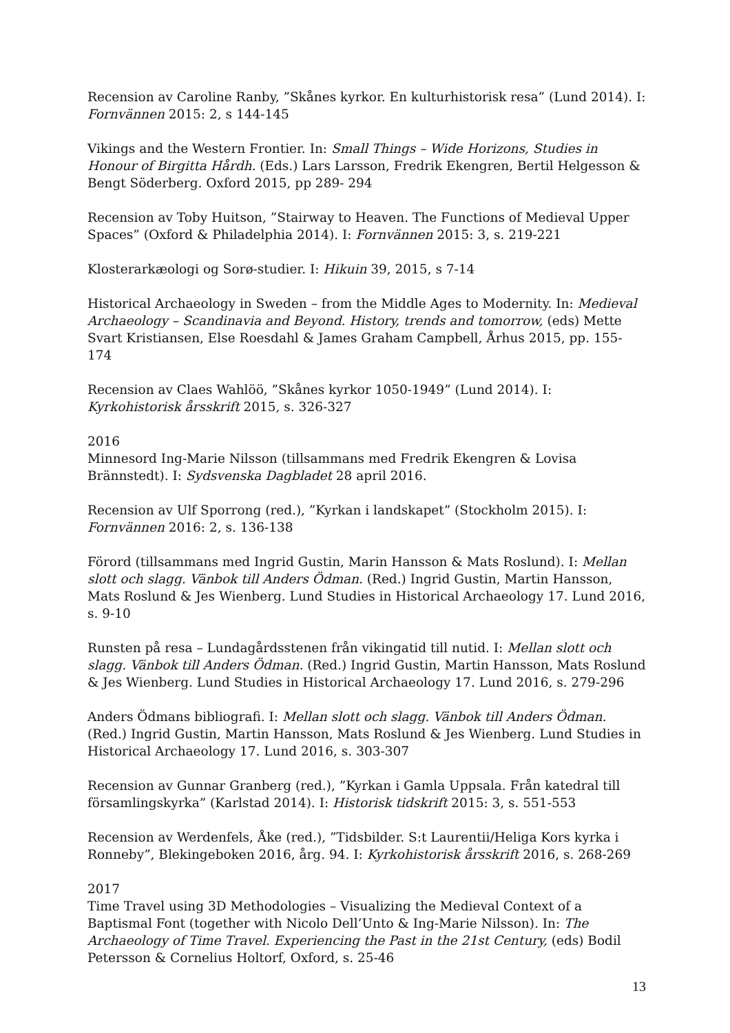Recension av Caroline Ranby, ”Skånes kyrkor. En kulturhistorisk resa” (Lund 2014). I: Fornvännen 2015: 2, s 144-145
Vikings and the Western Frontier. In: Small Things – Wide Horizons, Studies in Honour of Birgitta Hårdh. (Eds.) Lars Larsson, Fredrik Ekengren, Bertil Helgesson & Bengt Söderberg. Oxford 2015, pp 289- 294
Recension av Toby Huitson, ”Stairway to Heaven. The Functions of Medieval Upper Spaces” (Oxford & Philadelphia 2014). I: Fornvännen 2015: 3, s. 219-221
Klosterarkæologi og Sorø-studier. I: Hikuin 39, 2015, s 7-14
Historical Archaeology in Sweden – from the Middle Ages to Modernity. In: Medieval Archaeology – Scandinavia and Beyond. History, trends and tomorrow, (eds) Mette Svart Kristiansen, Else Roesdahl & James Graham Campbell, Århus 2015, pp. 155-174
Recension av Claes Wahlöö, ”Skånes kyrkor 1050-1949” (Lund 2014). I: Kyrkohistorisk årsskrift 2015, s. 326-327
2016
Minnesord Ing-Marie Nilsson (tillsammans med Fredrik Ekengren & Lovisa Brännstedt). I: Sydsvenska Dagbladet 28 april 2016.
Recension av Ulf Sporrong (red.), ”Kyrkan i landskapet” (Stockholm 2015). I: Fornvännen 2016: 2, s. 136-138
Förord (tillsammans med Ingrid Gustin, Marin Hansson & Mats Roslund). I: Mellan slott och slagg. Vänbok till Anders Ödman. (Red.) Ingrid Gustin, Martin Hansson, Mats Roslund & Jes Wienberg. Lund Studies in Historical Archaeology 17. Lund 2016, s. 9-10
Runsten på resa – Lundagårdsstenen från vikingatid till nutid. I: Mellan slott och slagg. Vänbok till Anders Ödman. (Red.) Ingrid Gustin, Martin Hansson, Mats Roslund & Jes Wienberg. Lund Studies in Historical Archaeology 17. Lund 2016, s. 279-296
Anders Ödmans bibliografi. I: Mellan slott och slagg. Vänbok till Anders Ödman. (Red.) Ingrid Gustin, Martin Hansson, Mats Roslund & Jes Wienberg. Lund Studies in Historical Archaeology 17. Lund 2016, s. 303-307
Recension av Gunnar Granberg (red.), ”Kyrkan i Gamla Uppsala. Från katedral till församlingskyrka” (Karlstad 2014). I: Historisk tidskrift 2015: 3, s. 551-553
Recension av Werdenfels, Åke (red.), ”Tidsbilder. S:t Laurentii/Heliga Kors kyrka i Ronneby”, Blekingeboken 2016, årg. 94. I: Kyrkohistorisk årsskrift 2016, s. 268-269
2017
Time Travel using 3D Methodologies – Visualizing the Medieval Context of a Baptismal Font (together with Nicolo Dell’Unto & Ing-Marie Nilsson). In: The Archaeology of Time Travel. Experiencing the Past in the 21st Century, (eds) Bodil Petersson & Cornelius Holtorf, Oxford, s. 25-46
13